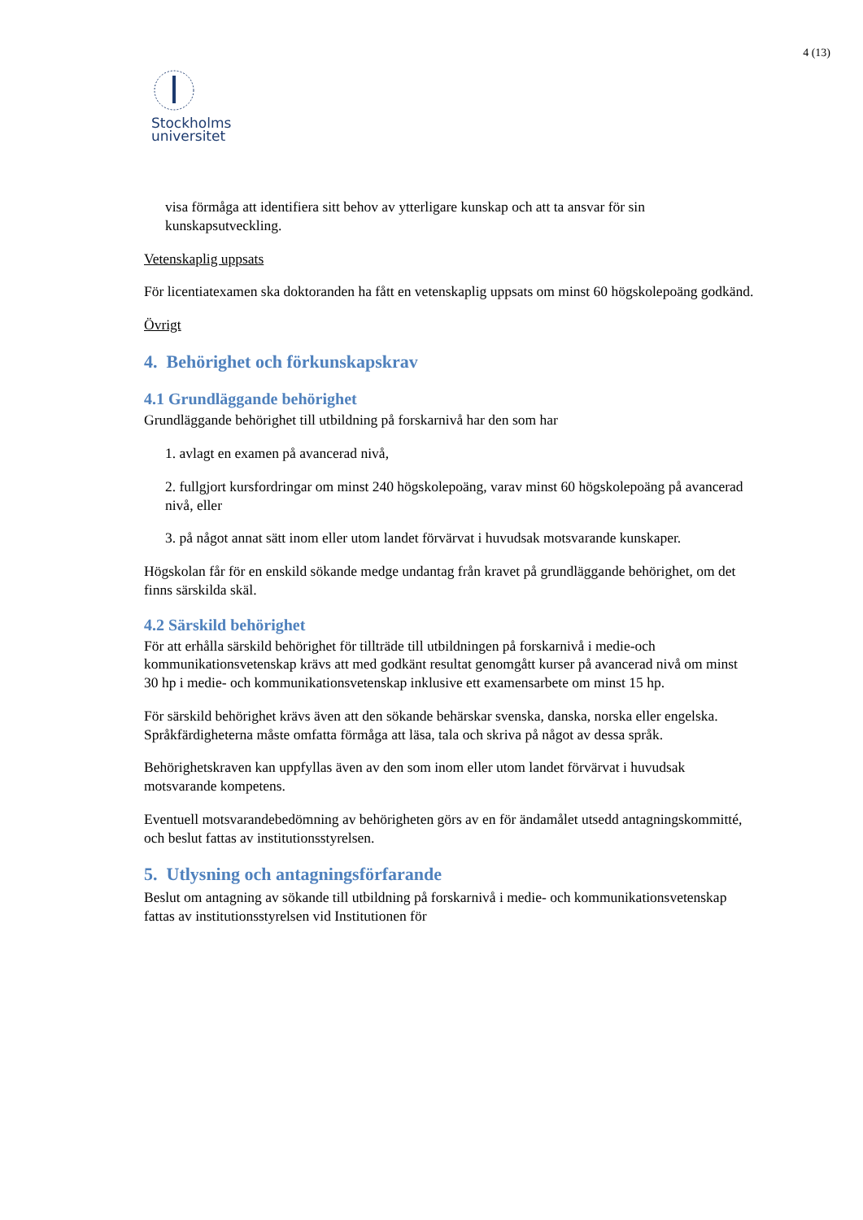4 (13)
Stockholms
universitet
visa förmåga att identifiera sitt behov av ytterligare kunskap och att ta ansvar för sin kunskapsutveckling.
Vetenskaplig uppsats
För licentiatexamen ska doktoranden ha fått en vetenskaplig uppsats om minst 60 högskolepoäng godkänd.
Övrigt
4. Behörighet och förkunskapskrav
4.1 Grundläggande behörighet
Grundläggande behörighet till utbildning på forskarnivå har den som har
1. avlagt en examen på avancerad nivå,
2. fullgjort kursfordringar om minst 240 högskolepoäng, varav minst 60 högskolepoäng på avancerad nivå, eller
3. på något annat sätt inom eller utom landet förvärvat i huvudsak motsvarande kunskaper.
Högskolan får för en enskild sökande medge undantag från kravet på grundläggande behörighet, om det finns särskilda skäl.
4.2 Särskild behörighet
För att erhålla särskild behörighet för tillträde till utbildningen på forskarnivå i medie-och kommunikationsvetenskap krävs att med godkänt resultat genomgått kurser på avancerad nivå om minst 30 hp i medie- och kommunikationsvetenskap inklusive ett examensarbete om minst 15 hp.
För särskild behörighet krävs även att den sökande behärskar svenska, danska, norska eller engelska. Språkfärdigheterna måste omfatta förmåga att läsa, tala och skriva på något av dessa språk.
Behörighetskraven kan uppfyllas även av den som inom eller utom landet förvärvat i huvudsak motsvarande kompetens.
Eventuell motsvarandebedömning av behörigheten görs av en för ändamålet utsedd antagningskommitté, och beslut fattas av institutionsstyrelsen.
5. Utlysning och antagningsförfarande
Beslut om antagning av sökande till utbildning på forskarnivå i medie- och kommunikationsvetenskap fattas av institutionsstyrelsen vid Institutionen för